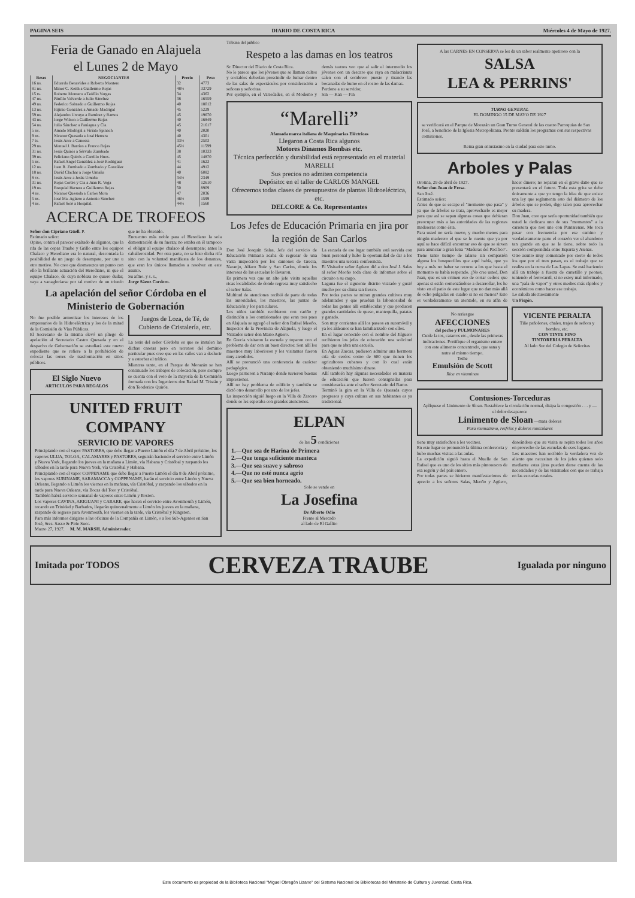PAGINA SEIS DIARIO DE COSTA RICA Miércoles 4 de Mayo de 1927.
Feria de Ganado en Alajuela
el Lunes 2 de Mayo
| Reses | NEGOCIANTES | Precio | Peso |
| --- | --- | --- | --- |
| 16 ns. | Eduardo Benavides a Roberto Montero | 32 | 4773 |
| 81 ns. | Minor C. Keith a Guillermo Rojas | 48½ | 33729 |
| 15 ts. | Roberto Montero a Teófilo Vargas | 34 | 4362 |
| 47 ns. | Pánfilo Valverde a Julio Sánchez | 38 | 16559 |
| 49 ns. | Federico Sobrado a Guillermo Rojas | 40 | 18012 |
| 13 ns. | Hijinio González a Amado Madrigal | 45 | 5229 |
| 59 ns. | Alejandro Urcuyo a Ramírez y Ramos | 45 | 19670 |
| 43 ns. | Jorge Wilson a Guillermo Rojas | 40 | 16849 |
| 54 ns. | Julio Sánchez a Paniagua y Cía. | 45 | 21617 |
| 5 ns. | Amado Madrigal a Viriato Spinach | 40 | 2020 |
| 9 ns. | Nicanor Quesada a José Herrera | 40 | 4301 |
| 7 ts. | Jesús Arce a Canossa | 33½ | 2503 |
| 29 ns. | Manuel J. Barrios a Franco Rojas | 45½ | 11599 |
| 31 ns. | Jesús Quirós a Sérvulo Zumbado | 38 | 10333 |
| 39 ns. | Feliciano Quirós a Carrillo Hnos. | 45 | 14870 |
| 5 ns. | Rafael Angel González a José Rodríguez | 41 | 1623 |
| 12 ns. | Juan R. Zumbado a Zumbado y González | 44 | 4912 |
| 18 ns. | David Clachar a Jorge Umaña | 40 | 6082 |
| 8 vs. | Jesús Arce a Jesús Umaña | 34½ | 2349 |
| 31 ns. | Rojas Cortés y Cía a Juan R. Vega | 48 | 12610 |
| 19 ns. | Ezequiel Herrera a Guillermo Rojas | 50 | 8909 |
| 4 ns. | Nicanor Quesada a Carlos Mora | 47 | 2036 |
| 5 ns. | José Ma. Agüero a Antonio Sánchez | 46½ | 1599 |
| 4 ns. | Rafael Solé a Hospital. | 44½ | 1560 |
ACERCA DE TROFEOS
Señor don Cipriano Güell. P.
Estimado señor:
Opino, contra el parecer exaltado de algunos, que la rifa de las copas Traube y Grillo entre los equipos Chalaco y Herediano era lo natural, descontada la posibilidad de un juego de desempate, por uno u otro motivo. No creo que desmerezca un punto con ello la brillante actuación del Herediano, ni que el equipo Chalaco, de cuya nobleza no quiero dudar, vaya a vanagloriarse por tal motivo de un triunfo que no ha obtenido.
Encuentro más noble para el Herediano la sola demostración de su fuerza; no estaba en él tampoco el obligar al equipo chalaco al desempate; antes la caballerosidad. Por otra parte, no se hizo dicha rifa sino con la voluntad manifiesta de los donantes, que eran los únicos llamados a resolver en este asunto.
Su afmo. y s. s.,
Jorge Sáenz Cordero.
La apelación del señor Córdoba en el Ministerio de Gobernación
No fue posible armonizar los intereses de los empresarios de la Hidroeléctrica y los de la mitad de la Comisión de Vías Públicas.
El Secretario de la misma elevó un pliego de apelación al Secretario Castro Quesada y en el despacho de Gobernación se estudiará este nuevo expediente que se refiere a la prohibición de colocar las torres de trasformación en sitios públicos.
El Siglo Nuevo
ARTICULOS PARA REGALOS
Juegos de Loza, de Té, de Cubierto de Cristalería, etc.
La tesis del señor Córdoba es que se instalen las dichas casetas pero en terrenos del dominio particular pues cree que en las calles van a deslucir y a estorbar el tráfico.
Mientras tanto, en el Parque de Morazán se han continuado los trabajos de colocación, pero siempre se cuenta con el voto de la mayoría de la Comisión formada con los Ingenieros don Rafael M. Tristán y don Teodorico Quirós.
UNITED FRUIT COMPANY
SERVICIO DE VAPORES
Principiando con el vapor PASTORES, que debe llegar a Puerto Limón el día 7 de Abril próximo, los vapores ULUA, TOLOA, CALAMARES y PASTORES, seguirán haciendo el servicio entre Limón y Nueva York, llegando los jueves en la mañana a Limón, vía Habana y Cristóbal y zarpando los sábados en la tarde para Nueva York, vía Cristóbal y Habana.
Principiando con el vapor COPPENAME que debe llegar a Puerto Limón el día 8 de Abril próximo, los vapores SURINAME, SARAMACCA y COPPENAME, harán el servicio entre Limón y Nueva Orleans, llegando a Limón los viernes en la mañana, vía Cristóbal, y zarpando los sábados en la tarde para Nueva Orleans, vía Bocas del Toro y Cristóbal.
También habrá servicio semanal de vapores entre Limón y Boston.
Los vapores CAVINA, ARIGUANI y CARARE, que hacen el servicio entre Avonmouth y Limón, tocando en Trinidad y Barbados, llegarán quincenalmente a Limón los jueves en la mañana, zarpando de regreso para Avonmouth, los viernes en la tarde, vía Cristóbal y Kingston.
Para más informes dirigirse a las oficinas de la Compañía en Limón, o a los Sub-Agentes en San José, Sres. Sasso & Pirie Succ.
Marzo 27, 1927. M. M. MARSH, Administrador.
Tribuna del público
Respeto a las damas en los teatros
Sr. Director del Diario de Costa Rica.
No le parece que los jóvenes que se llaman cultos y sociables deberían prescindir de fumar dentro de las salas de espectáculos por consideración a señoras y señoritas.
Por ejemplo, en el Variedades, en el Moderno y demás teatros veo que al salir el intermedio los jóvenes con un descaro que raya en malacrianza salen con el sombrero puesto y tirando las bocanadas de humo en el rostro de las damas.
Perdone a su servidor,
Sin — Kan — Fin
“Marelli”
Afamada marca italiana de Maquinarias Eléctricas
Llegaron a Costa Rica algunos
Motores Dinamos Bombas etc.
Técnica perfección y durabilidad está representado en el material MARELLI
Sus precios no admiten competencia
Depósito: en el taller de CARLOS MANGEL
Ofrecemos todas clases de presupuestos de plantas Hidroeléctrica, etc.
DELCORE & Co. Representantes
Los Jefes de Educación Primaria en jira por la región de San Carlos
Don José Joaquín Salas, Jefe del servicio de Educación Primaria acaba de regresar de una vasta inspección por los cantones de Grecia, Naranjo, Alfaro Ruiz y San Carlos, donde los intereses de las escuelas lo llevaron.
Es primera vez que un alto jefe visita aquellas ricas localidades de donde regresa muy satisfecho el señor Salas.
Multitud de atenciones recibió de parte de todas las autoridades, los maestros, las juntas de Educación y los particulares.
Los niños también recibieron con cariño y distinción a los comisionados que eran tres pues en Alajuela se agregó el señor don Rafael Meoño, Inspector de la Provincia de Alajuela, y luego el Visitador señor don Mario Agüero.
En Grecia visitaron la escuela y toparon con el problema de dar con un buen director. Son allí los maestros muy laboriosos y los visitantes fueron muy atendidos.
Allí se pronunció una conferencia de carácter pedagógico.
Luego partieron a Naranjo donde tuvieron buenas impresiones.
Allí no hay problema de edificio y también se dictó otro desarrollo por uno de los jefes.
La inspección siguió luego en la Villa de Zarcero donde se les esperaba con grandes atenciones.
La escuela de ese lugar también está servida con buen personal y hubo la oportunidad de dar a los maestros una tercera conferencia.
El Visitador señor Agüero dió a don José J. Salas al señor Meoño toda clase de informes sobre el circuito a su cargo.
Laguna fue el siguiente distrito visitado y gustó mucho por su clima tan fresco.
Por todas partes se miran grandes cultivos muy adelantados y que prueban la laboriosidad de todas las gentes allí establecidas y que producen grandes cantidades de queso, mantequilla, patatas y ganado.
Son muy corrientes allí los paseos en automóvil y ya los aldeanos se han familiarizado con ellos.
En el lugar conocido con el nombre del Jilguero recibieron los jefes de educación una solicitud para que se abra una escuela.
En Aguas Zarcas, pudieron admirar una hermosa cría de cerdos como de 600 que tienen los agricultores cubanos y con lo cual están obteniendo muchísimo dinero.
Allí también hay algunas necesidades en materia de educación que fueron consignadas para considerarlas ante el señor Secretario del Ramo.
Terminó la gira en la Villa de Quesada cuyos progresos y cuya cultura en sus habitantes es ya tradicional.
ELPAN
de las 5 condiciones
1.—Que sea de Harina de Primera
2.—Que tenga suficiente manteca
3.—Que sea suave y sabroso
4.—Que no esté nunca agrio
5.—Que sea bien horneado.
Solo se vende en
La Josefina
De Alberto Odio
Frente al Mercado
al lado de El Gallito
A las CARNES EN CONSERVA se les da un sabor realmente apetitoso con la
SALSA
LEA & PERRINS'
TURNO GENERAL
EL DOMINGO 15 DE MAYO DE 1927
se verificará en el Parque de Morazán un Gran Turno General de las cuatro Parroquias de San José, a beneficio de la Iglesia Metropolitana. Pronto saldrán los programas con sus respectivas comisiones.
Reina gran entusiasmo en la ciudad para este turno.
Arboles y Palas
Orotina, 29 de abril de 1927.
Señor don Juan de Fresa.
San José.
Estimado señor:
Antes de que se escape el "momento que pasa" y ya que de árboles se trata, aprovecharlo es mejor para que así se sepan algunas cosas que debieran preocupar más a las autoridades de las regiones madereras como ésta.
Para usted no sería nuevo, y mucho menos para ningún maderero el que se le cuente que ya por aquí se hace difícil encontrar eso de que se sirven para anunciar a gran letra "Maderas del Pacífico". Tiene tanto tiempo de talarse sin compasión alguna los bosquecillos que aquí había, que ya hoy a más no haber se recurre a los que hasta el momento se había respetado. ¿No cree usted, Don Juan, que es un crimen eso de cortar cedros que apenas si están comenzándose a desarrollar, los he visto en el patio de este lugar que no dan más allá de ocho pulgadas en cuadro si no es menos? Esto es verdaderamente un atentado, en su afán de hacer dinero; no reparan en el grave daño que se presentará en el futuro. Toda esta grita se debe únicamente a que yo tengo la idea de que existe una ley que reglamenta esto del diámetro de los árboles que se poden, digo talen para aprovechar su madera.
Don Juan, creo que sería oportunidad también que usted le dedicara uno de sus "momentos" a la carretera que nos une con Puntarenas. Me toca pasar con frecuencia por ese camino y verdaderamente parte el corazón ver el abandono tan grande en que se le tiene, sobre todo la sección comprendida entre Esparta y Atenas.
Otro asunto muy comentado por cierto de todos los que por el tren pasan, es el trabajo que se realiza en la curva de Las Lapas. Se está haciendo allí un trabajo a fuerza de carretillo y peones, teniendo el ferrocarril, si no estoy mal informado, una "pala de vapor" y otros medios más rápidos y económicos como hacer ese trabajo.
Lo saluda afectuosamente
Un Fisgón.
No arriesgue
AFECCIONES
del pecho y PULMONARES
Cuide la tos, catarros etc., desde las primeras indicaciones. Fortifique el organismo entero con este alimento concentrado, que sana y nutre al mismo tiempo.
Tome
Emulsión de Scott
Rica en vitaminas
VICENTE PERALTA
Tiñe pañolones, chales, trajes de señora y hombre, etc.
CON TINTE FINO
TINTORERIA PERALTA
Al lado Sur del Colegio de Señoritas
Contusiones-Torceduras
Aplíquese el Linimento de Sloan. Restablece la circulación normal, disipa la congestión . . . y —el dolor desaparece
Linimento de Sloan —mata dolores
Para reumatismo, resfríos y dolores musculares
tiene muy satisfechos a los vecinos.
En este lugar se pronunció la última conferencia y hubo muchas visitas a las aulas.
La expedición siguió hasta el Muelle de San Rafael que es uno de los sitios más pintorescos de esa región y del país entero.
Por todas partes se hicieron manifestaciones de aprecio a los señores Salas, Meoño y Agüero, deseándose que su visita se repita todos los años en provecho de las escuelas de esos lugares.
Los maestros han recibido la verdadera voz de aliento que necesitan de los jefes quienes solo mediante estas jiras pueden darse cuenta de las necesidades y de las visisitudes con que se trabaja en las escuelas rurales.
Imitada por TODOS CERVEZA TRAUBE Igualada por ninguno
Este documento es propiedad de la Biblioteca Nacional "Miguel Obregón Lizano" del Sistema Nacional de Bibliotecas del Ministerio de Cultura y Juventud, Costa Rica.